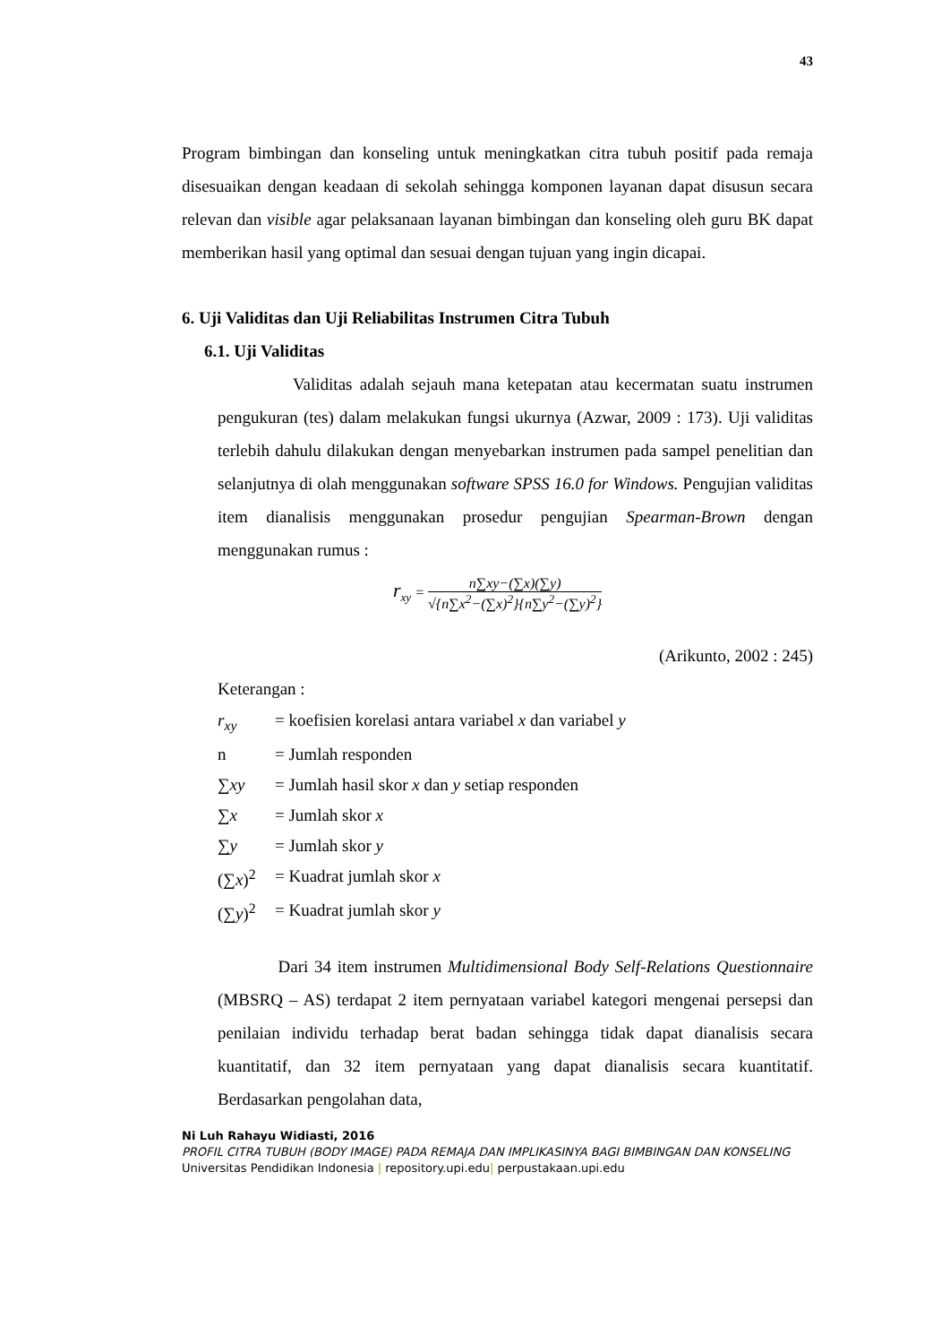43
Program bimbingan dan konseling untuk meningkatkan citra tubuh positif pada remaja disesuaikan dengan keadaan di sekolah sehingga komponen layanan dapat disusun secara relevan dan visible agar pelaksanaan layanan bimbingan dan konseling oleh guru BK dapat memberikan hasil yang optimal dan sesuai dengan tujuan yang ingin dicapai.
6. Uji Validitas dan Uji Reliabilitas Instrumen Citra Tubuh
6.1. Uji Validitas
Validitas adalah sejauh mana ketepatan atau kecermatan suatu instrumen pengukuran (tes) dalam melakukan fungsi ukurnya (Azwar, 2009 : 173). Uji validitas terlebih dahulu dilakukan dengan menyebarkan instrumen pada sampel penelitian dan selanjutnya di olah menggunakan software SPSS 16.0 for Windows. Pengujian validitas item dianalisis menggunakan prosedur pengujian Spearman-Brown dengan menggunakan rumus :
r<sub>xy</sub> = n∑xy−(∑x)(∑y) √{n∑x<sup>2</sup>−(∑x)<sup>2</sup>}{n∑y<sup>2</sup>−(∑y)<sup>2</sup>}
(Arikunto, 2002 : 245)
Keterangan :
| r<sub>xy</sub> | = koefisien korelasi antara variabel x dan variabel y |
| n | = Jumlah responden |
| ∑ xy | = Jumlah hasil skor x dan y setiap responden |
| ∑ x | = Jumlah skor x |
| ∑ y | = Jumlah skor y |
| (∑ x )<sup>2</sup> | = Kuadrat jumlah skor x |
| (∑ y )<sup>2</sup> | = Kuadrat jumlah skor y |
Dari 34 item instrumen Multidimensional Body Self-Relations Questionnaire (MBSRQ – AS) terdapat 2 item pernyataan variabel kategori mengenai persepsi dan penilaian individu terhadap berat badan sehingga tidak dapat dianalisis secara kuantitatif, dan 32 item pernyataan yang dapat dianalisis secara kuantitatif. Berdasarkan pengolahan data,
Ni Luh Rahayu Widiasti, 2016
PROFIL CITRA TUBUH (BODY IMAGE) PADA REMAJA DAN IMPLIKASINYA BAGI BIMBINGAN DAN KONSELING
Universitas Pendidikan Indonesia | repository.upi.edu| perpustakaan.upi.edu